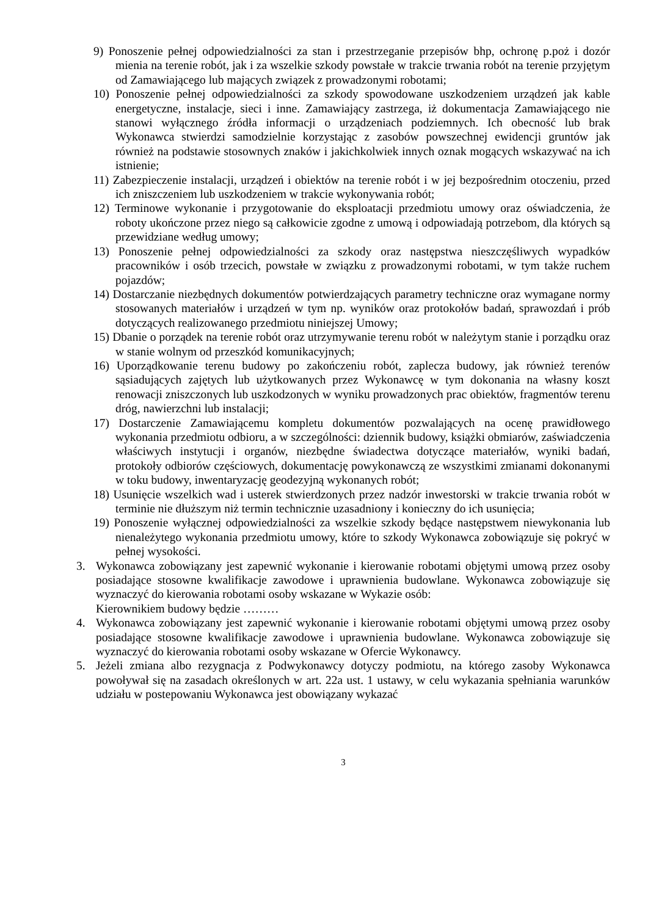9) Ponoszenie pełnej odpowiedzialności za stan i przestrzeganie przepisów bhp, ochronę p.poż i dozór mienia na terenie robót, jak i za wszelkie szkody powstałe w trakcie trwania robót na terenie przyjętym od Zamawiającego lub mających związek z prowadzonymi robotami;
10) Ponoszenie pełnej odpowiedzialności za szkody spowodowane uszkodzeniem urządzeń jak kable energetyczne, instalacje, sieci i inne. Zamawiający zastrzega, iż dokumentacja Zamawiającego nie stanowi wyłącznego źródła informacji o urządzeniach podziemnych. Ich obecność lub brak Wykonawca stwierdzi samodzielnie korzystając z zasobów powszechnej ewidencji gruntów jak również na podstawie stosownych znaków i jakichkolwiek innych oznak mogących wskazywać na ich istnienie;
11) Zabezpieczenie instalacji, urządzeń i obiektów na terenie robót i w jej bezpośrednim otoczeniu, przed ich zniszczeniem lub uszkodzeniem w trakcie wykonywania robót;
12) Terminowe wykonanie i przygotowanie do eksploatacji przedmiotu umowy oraz oświadczenia, że roboty ukończone przez niego są całkowicie zgodne z umową i odpowiadają potrzebom, dla których są przewidziane według umowy;
13) Ponoszenie pełnej odpowiedzialności za szkody oraz następstwa nieszczęśliwych wypadków pracowników i osób trzecich, powstałe w związku z prowadzonymi robotami, w tym także ruchem pojazdów;
14) Dostarczanie niezbędnych dokumentów potwierdzających parametry techniczne oraz wymagane normy stosowanych materiałów i urządzeń w tym np. wyników oraz protokołów badań, sprawozdań i prób dotyczących realizowanego przedmiotu niniejszej Umowy;
15) Dbanie o porządek na terenie robót oraz utrzymywanie terenu robót w należytym stanie i porządku oraz w stanie wolnym od przeszkód komunikacyjnych;
16) Uporządkowanie terenu budowy po zakończeniu robót, zaplecza budowy, jak również terenów sąsiadujących zajętych lub użytkowanych przez Wykonawcę w tym dokonania na własny koszt renowacji zniszczonych lub uszkodzonych w wyniku prowadzonych prac obiektów, fragmentów terenu dróg, nawierzchni lub instalacji;
17) Dostarczenie Zamawiającemu kompletu dokumentów pozwalających na ocenę prawidłowego wykonania przedmiotu odbioru, a w szczególności: dziennik budowy, książki obmiarów, zaświadczenia właściwych instytucji i organów, niezbędne świadectwa dotyczące materiałów, wyniki badań, protokoły odbiorów częściowych, dokumentację powykonawczą ze wszystkimi zmianami dokonanymi w toku budowy, inwentaryzację geodezyjną wykonanych robót;
18) Usunięcie wszelkich wad i usterek stwierdzonych przez nadzór inwestorski w trakcie trwania robót w terminie nie dłuższym niż termin technicznie uzasadniony i konieczny do ich usunięcia;
19) Ponoszenie wyłącznej odpowiedzialności za wszelkie szkody będące następstwem niewykonania lub nienależytego wykonania przedmiotu umowy, które to szkody Wykonawca zobowiązuje się pokryć w pełnej wysokości.
3. Wykonawca zobowiązany jest zapewnić wykonanie i kierowanie robotami objętymi umową przez osoby posiadające stosowne kwalifikacje zawodowe i uprawnienia budowlane. Wykonawca zobowiązuje się wyznaczyć do kierowania robotami osoby wskazane w Wykazie osób:
Kierownikiem budowy będzie ………
4. Wykonawca zobowiązany jest zapewnić wykonanie i kierowanie robotami objętymi umową przez osoby posiadające stosowne kwalifikacje zawodowe i uprawnienia budowlane. Wykonawca zobowiązuje się wyznaczyć do kierowania robotami osoby wskazane w Ofercie Wykonawcy.
5. Jeżeli zmiana albo rezygnacja z Podwykonawcy dotyczy podmiotu, na którego zasoby Wykonawca powoływał się na zasadach określonych w art. 22a ust. 1 ustawy, w celu wykazania spełniania warunków udziału w postepowaniu Wykonawca jest obowiązany wykazać
3